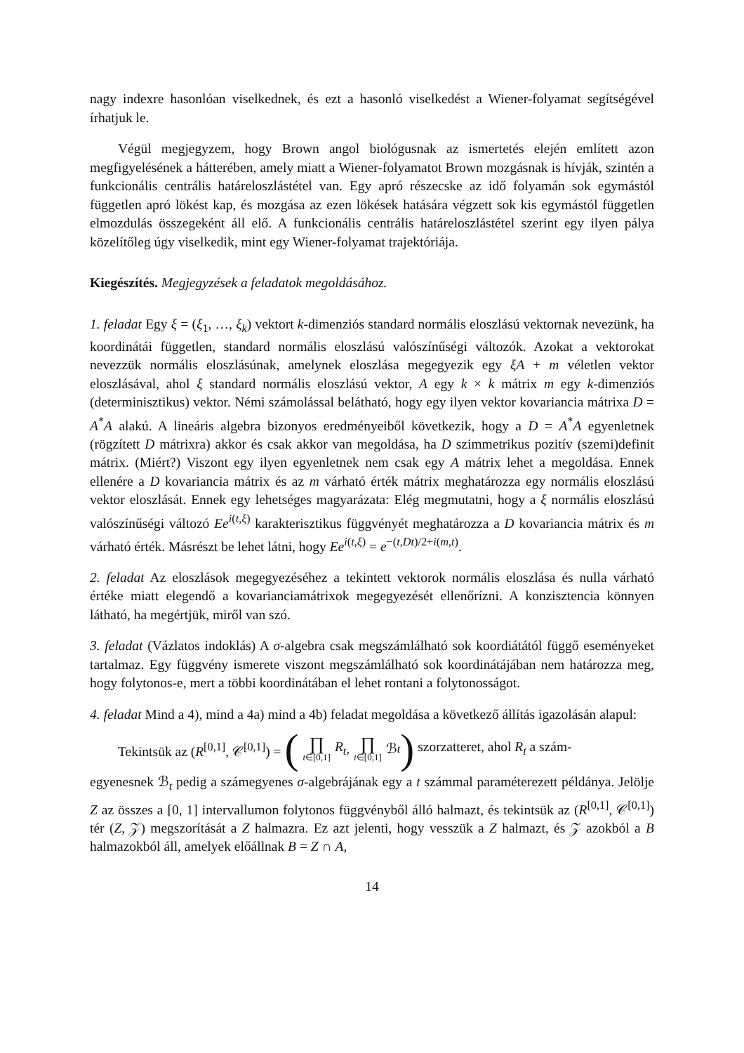nagy indexre hasonlóan viselkednek, és ezt a hasonló viselkedést a Wiener-folyamat segítségével írhatjuk le.
Végül megjegyzem, hogy Brown angol biológusnak az ismertetés elején említett azon megfigyelésének a hátterében, amely miatt a Wiener-folyamatot Brown mozgásnak is hívják, szintén a funkcionális centrális határeloszlástétel van. Egy apró részecske az idő folyamán sok egymástól független apró lökést kap, és mozgása az ezen lökések hatására végzett sok kis egymástól független elmozdulás összegeként áll elő. A funkcionális centrális határeloszlástétel szerint egy ilyen pálya közelítőleg úgy viselkedik, mint egy Wiener-folyamat trajektóriája.
Kiegészítés. Megjegyzések a feladatok megoldásához.
1. feladat Egy ξ = (ξ<sub>1</sub>, …, ξ<sub>k</sub>) vektort k-dimenziós standard normális eloszlású vektornak nevezünk, ha koordinátái független, standard normális eloszlású valószínűségi változók. Azokat a vektorokat nevezzük normális eloszlásúnak, amelynek eloszlása megegyezik egy ξA + m véletlen vektor eloszlásával, ahol ξ standard normális eloszlású vektor, A egy k × k mátrix m egy k-dimenziós (determinisztikus) vektor. Némi számolással belátható, hogy egy ilyen vektor kovariancia mátrixa D = A<sup>*</sup>A alakú. A lineáris algebra bizonyos eredményeiből következik, hogy a D = A<sup>*</sup>A egyenletnek (rögzített D mátrixra) akkor és csak akkor van megoldása, ha D szimmetrikus pozitív (szemi)definit mátrix. (Miért?) Viszont egy ilyen egyenletnek nem csak egy A mátrix lehet a megoldása. Ennek ellenére a D kovariancia mátrix és az m várható érték mátrix meghatározza egy normális eloszlású vektor eloszlását. Ennek egy lehetséges magyarázata: Elég megmutatni, hogy a ξ normális eloszlású valószínűségi változó Ee<sup>i(t,ξ)</sup> karakterisztikus függvényét meghatározza a D kovariancia mátrix és m várható érték. Másrészt be lehet látni, hogy Ee<sup>i(t,ξ)</sup> = e<sup>−(t,Dt)/2+i(m,t)</sup>.
2. feladat Az eloszlások megegyezéséhez a tekintett vektorok normális eloszlása és nulla várható értéke miatt elegendő a kovarianciamátrixok megegyezését ellenőrízni. A konzisztencia könnyen látható, ha megértjük, miről van szó.
3. feladat (Vázlatos indoklás) A σ-algebra csak megszámlálható sok koordiátától függő eseményeket tartalmaz. Egy függvény ismerete viszont megszámlálható sok koordinátájában nem határozza meg, hogy folytonos-e, mert a többi koordinátában el lehet rontani a folytonosságot.
4. feladat Mind a 4), mind a 4a) mind a 4b) feladat megoldása a következő állítás igazolásán alapul:
Tekintsük az (R<sup>[0,1]</sup>, 𝒞<sup>[0,1]</sup>) = (∏ t∈[0,1] R<sub>t</sub>, ∏ t∈[0,1] ℬ<sub>t</sub>) szorzatteret, ahol R<sub>t</sub> a szám-
egyenesnek ℬ<sub>t</sub> pedig a számegyenes σ-algebrájának egy a t számmal paraméterezett példánya. Jelölje Z az összes a [0, 1] intervallumon folytonos függvényből álló halmazt, és tekintsük az (R<sup>[0,1]</sup>, 𝒞<sup>[0,1]</sup>) tér (Z, 𝒵) megszorítását a Z halmazra. Ez azt jelenti, hogy vesszük a Z halmazt, és 𝒵 azokból a B halmazokból áll, amelyek előállnak B = Z ∩ A,
14